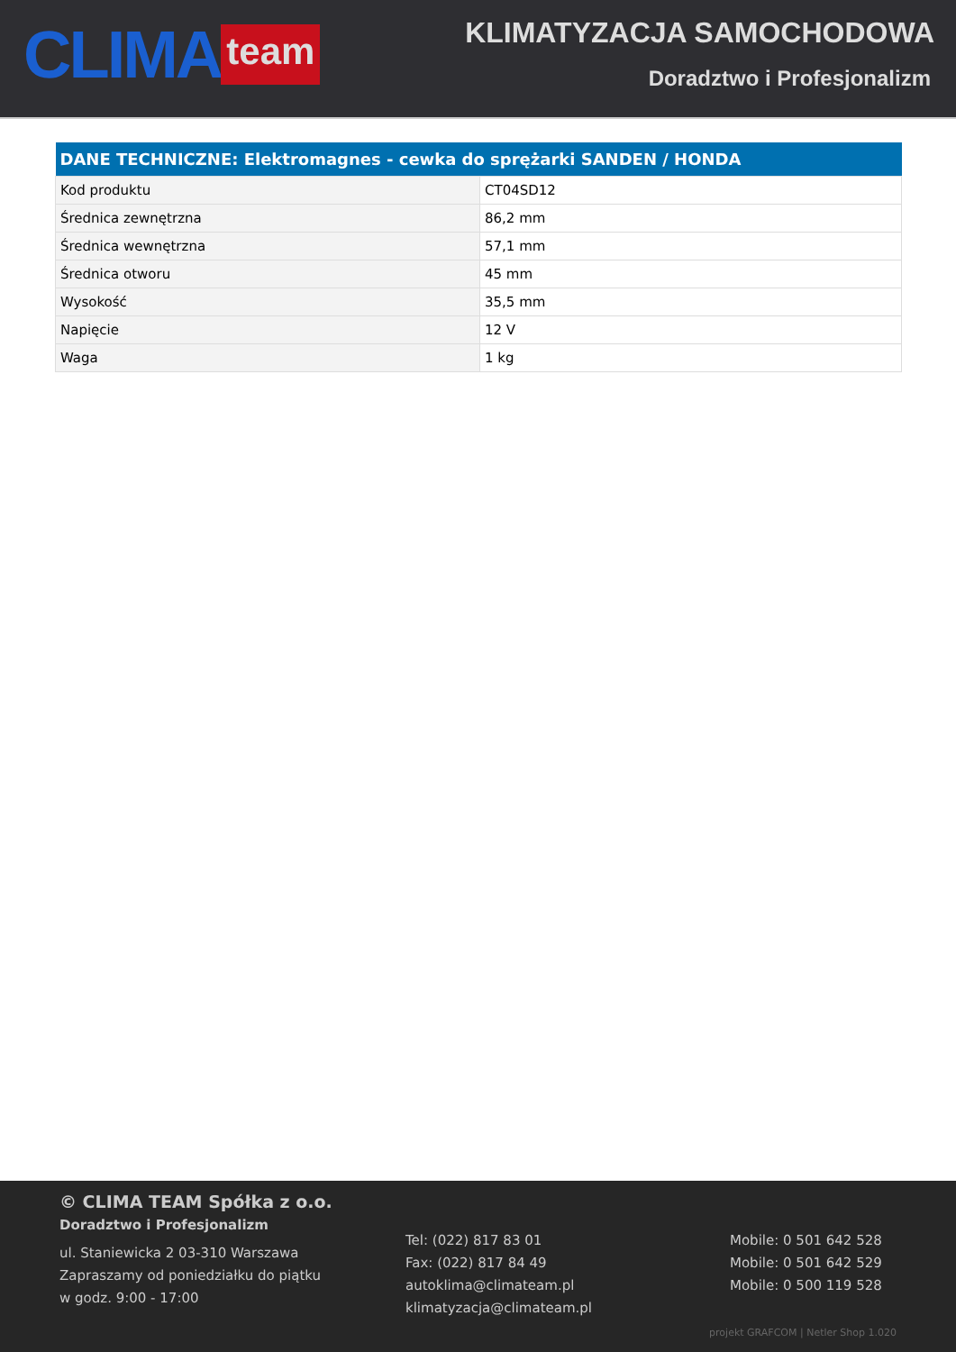CLIMA team
KLIMATYZACJA SAMOCHODOWA
Doradztwo i Profesjonalizm
| DANE TECHNICZNE: Elektromagnes - cewka do sprężarki SANDEN / HONDA | |
| --- | --- |
| Kod produktu | CT04SD12 |
| Średnica zewnętrzna | 86,2 mm |
| Średnica wewnętrzna | 57,1 mm |
| Średnica otworu | 45 mm |
| Wysokość | 35,5 mm |
| Napięcie | 12 V |
| Waga | 1 kg |
© CLIMA TEAM Spółka z o.o.
Doradztwo i Profesjonalizm
ul. Staniewicka 2 03-310 Warszawa
Zapraszamy od poniedziałku do piątku
w godz. 9:00 - 17:00
Tel: (022) 817 83 01
Fax: (022) 817 84 49
autoklima@climateam.pl
klimatyzacja@climateam.pl
Mobile: 0 501 642 528
Mobile: 0 501 642 529
Mobile: 0 500 119 528
projekt GRAFCOM | Netler Shop 1.020